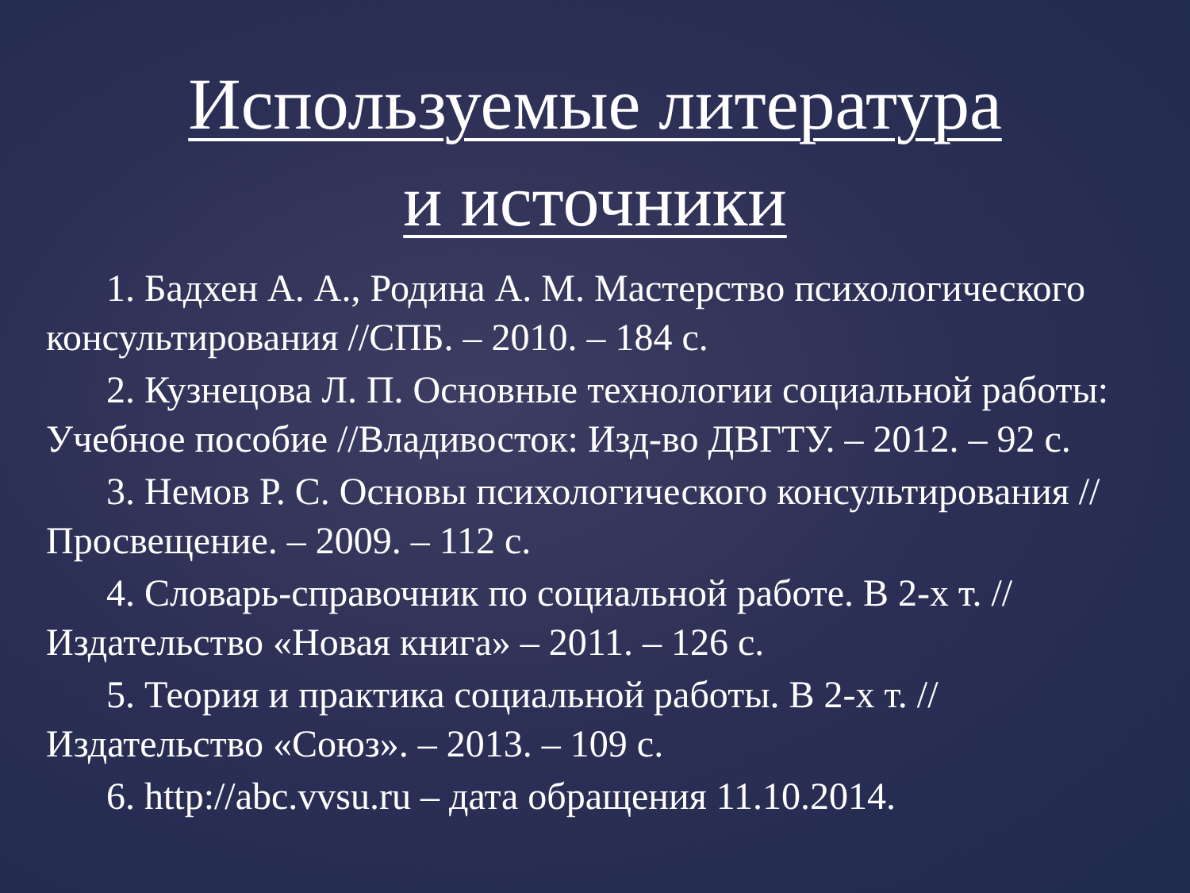Используемые литература
и источники
1. Бадхен А. А., Родина А. М. Мастерство психологического консультирования //СПБ. – 2010. – 184 с.
2. Кузнецова Л. П. Основные технологии социальной работы: Учебное пособие //Владивосток: Изд-во ДВГТУ. – 2012. – 92 с.
3. Немов Р. С. Основы психологического консультирования //Просвещение. – 2009. – 112 с.
4. Словарь-справочник по социальной работе. В 2-х т. // Издательство «Новая книга» – 2011. – 126 с.
5. Теория и практика социальной работы. В 2-х т. // Издательство «Союз». – 2013. – 109 с.
6. http://abc.vvsu.ru – дата обращения 11.10.2014.